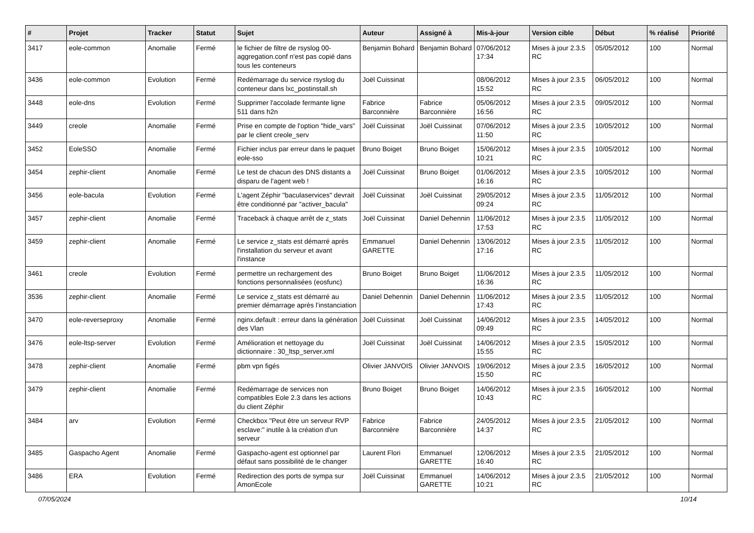| # | Projet | Tracker | Statut | Sujet | Auteur | Assigné à | Mis-à-jour | Version cible | Début | % réalisé | Priorité |
| --- | --- | --- | --- | --- | --- | --- | --- | --- | --- | --- | --- |
| 3417 | eole-common | Anomalie | Fermé | le fichier de filtre de rsyslog 00-aggregation.conf n'est pas copié dans tous les conteneurs | Benjamin Bohard | Benjamin Bohard | 07/06/2012 17:34 | Mises à jour 2.3.5 RC | 05/05/2012 | 100 | Normal |
| 3436 | eole-common | Evolution | Fermé | Redémarrage du service rsyslog du conteneur dans lxc_postinstall.sh | Joël Cuissinat | | 08/06/2012 15:52 | Mises à jour 2.3.5 RC | 06/05/2012 | 100 | Normal |
| 3448 | eole-dns | Evolution | Fermé | Supprimer l'accolade fermante ligne 511 dans h2n | Fabrice Barconnière | Fabrice Barconnière | 05/06/2012 16:56 | Mises à jour 2.3.5 RC | 09/05/2012 | 100 | Normal |
| 3449 | creole | Anomalie | Fermé | Prise en compte de l'option "hide_vars" par le client creole_serv | Joël Cuissinat | Joël Cuissinat | 07/06/2012 11:50 | Mises à jour 2.3.5 RC | 10/05/2012 | 100 | Normal |
| 3452 | EoleSSO | Anomalie | Fermé | Fichier inclus par erreur dans le paquet eole-sso | Bruno Boiget | Bruno Boiget | 15/06/2012 10:21 | Mises à jour 2.3.5 RC | 10/05/2012 | 100 | Normal |
| 3454 | zephir-client | Anomalie | Fermé | Le test de chacun des DNS distants a disparu de l'agent web ! | Joël Cuissinat | Bruno Boiget | 01/06/2012 16:16 | Mises à jour 2.3.5 RC | 10/05/2012 | 100 | Normal |
| 3456 | eole-bacula | Evolution | Fermé | L'agent Zéphir "baculaservices" devrait être conditionné par "activer_bacula" | Joël Cuissinat | Joël Cuissinat | 29/05/2012 09:24 | Mises à jour 2.3.5 RC | 11/05/2012 | 100 | Normal |
| 3457 | zephir-client | Anomalie | Fermé | Traceback à chaque arrêt de z_stats | Joël Cuissinat | Daniel Dehennin | 11/06/2012 17:53 | Mises à jour 2.3.5 RC | 11/05/2012 | 100 | Normal |
| 3459 | zephir-client | Anomalie | Fermé | Le service z_stats est démarré après l'installation du serveur et avant l'instance | Emmanuel GARETTE | Daniel Dehennin | 13/06/2012 17:16 | Mises à jour 2.3.5 RC | 11/05/2012 | 100 | Normal |
| 3461 | creole | Evolution | Fermé | permettre un rechargement des fonctions personnalisées (eosfunc) | Bruno Boiget | Bruno Boiget | 11/06/2012 16:36 | Mises à jour 2.3.5 RC | 11/05/2012 | 100 | Normal |
| 3536 | zephir-client | Anomalie | Fermé | Le service z_stats est démarré au premier démarrage après l’instanciation | Daniel Dehennin | Daniel Dehennin | 11/06/2012 17:43 | Mises à jour 2.3.5 RC | 11/05/2012 | 100 | Normal |
| 3470 | eole-reverseproxy | Anomalie | Fermé | nginx.default : erreur dans la génération des Vlan | Joël Cuissinat | Joël Cuissinat | 14/06/2012 09:49 | Mises à jour 2.3.5 RC | 14/05/2012 | 100 | Normal |
| 3476 | eole-ltsp-server | Evolution | Fermé | Amélioration et nettoyage du dictionnaire : 30_ltsp_server.xml | Joël Cuissinat | Joël Cuissinat | 14/06/2012 15:55 | Mises à jour 2.3.5 RC | 15/05/2012 | 100 | Normal |
| 3478 | zephir-client | Anomalie | Fermé | pbm vpn figés | Olivier JANVOIS | Olivier JANVOIS | 19/06/2012 15:50 | Mises à jour 2.3.5 RC | 16/05/2012 | 100 | Normal |
| 3479 | zephir-client | Anomalie | Fermé | Redémarrage de services non compatibles Eole 2.3 dans les actions du client Zéphir | Bruno Boiget | Bruno Boiget | 14/06/2012 10:43 | Mises à jour 2.3.5 RC | 16/05/2012 | 100 | Normal |
| 3484 | arv | Evolution | Fermé | Checkbox "Peut être un serveur RVP esclave:" inutile à la création d'un serveur | Fabrice Barconnière | Fabrice Barconnière | 24/05/2012 14:37 | Mises à jour 2.3.5 RC | 21/05/2012 | 100 | Normal |
| 3485 | Gaspacho Agent | Anomalie | Fermé | Gaspacho-agent est optionnel par défaut sans possibilité de le changer | Laurent Flori | Emmanuel GARETTE | 12/06/2012 16:40 | Mises à jour 2.3.5 RC | 21/05/2012 | 100 | Normal |
| 3486 | ERA | Evolution | Fermé | Redirection des ports de sympa sur AmonEcole | Joël Cuissinat | Emmanuel GARETTE | 14/06/2012 10:21 | Mises à jour 2.3.5 RC | 21/05/2012 | 100 | Normal |
07/05/2024 10/14